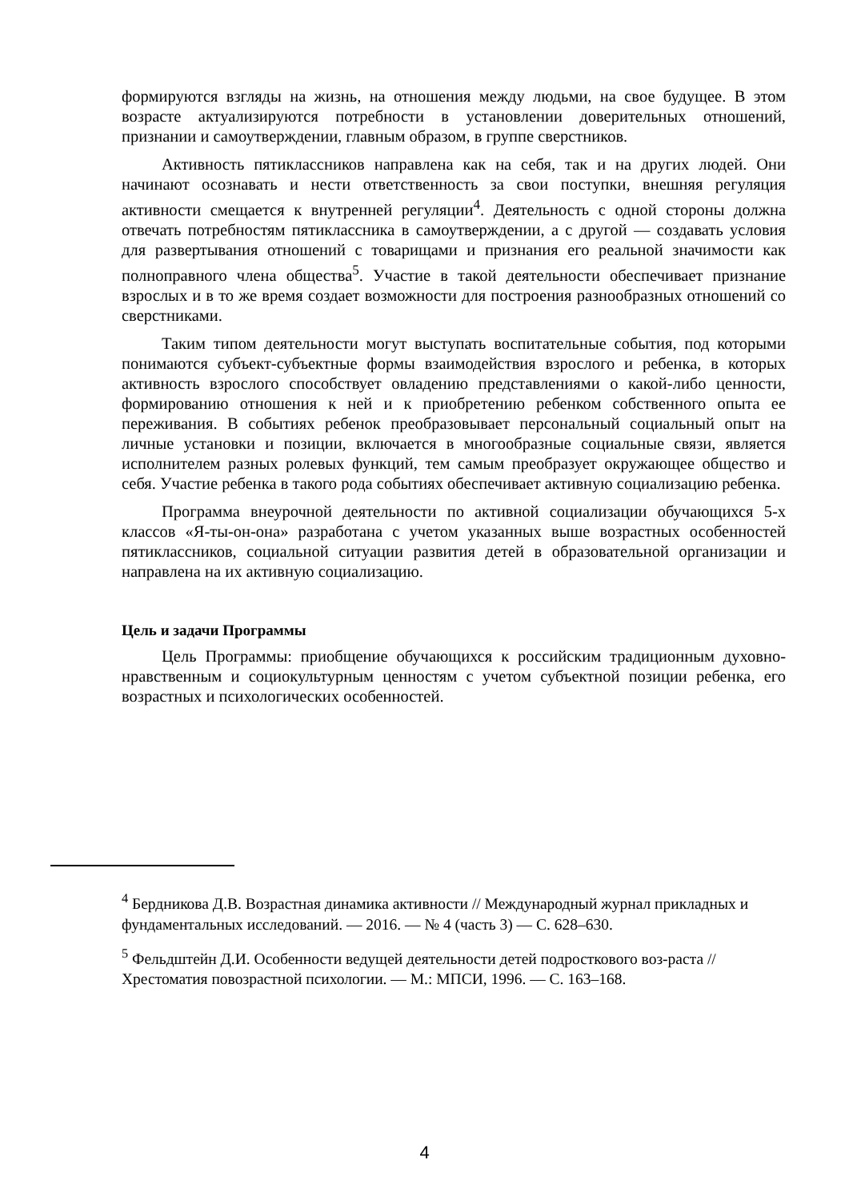формируются взгляды на жизнь, на отношения между людьми, на свое будущее. В этом возрасте актуализируются потребности в установлении доверительных отношений, признании и самоутверждении, главным образом, в группе сверстников.
Активность пятиклассников направлена как на себя, так и на других людей. Они начинают осознавать и нести ответственность за свои поступки, внешняя регуляция активности смещается к внутренней регуляции<sup>4</sup>. Деятельность с одной стороны должна отвечать потребностям пятиклассника в самоутверждении, а с другой — создавать условия для развертывания отношений с товарищами и признания его реальной значимости как полноправного члена общества<sup>5</sup>. Участие в такой деятельности обеспечивает признание взрослых и в то же время создает возможности для построения разнообразных отношений со сверстниками.
Таким типом деятельности могут выступать воспитательные события, под которыми понимаются субъект-субъектные формы взаимодействия взрослого и ребенка, в которых активность взрослого способствует овладению представлениями о какой-либо ценности, формированию отношения к ней и к приобретению ребенком собственного опыта ее переживания. В событиях ребенок преобразовывает персональный социальный опыт на личные установки и позиции, включается в многообразные социальные связи, является исполнителем разных ролевых функций, тем самым преобразует окружающее общество и себя. Участие ребенка в такого рода событиях обеспечивает активную социализацию ребенка.
Программа внеурочной деятельности по активной социализации обучающихся 5-х классов «Я-ты-он-она» разработана с учетом указанных выше возрастных особенностей пятиклассников, социальной ситуации развития детей в образовательной организации и направлена на их активную социализацию.
Цель и задачи Программы
Цель Программы: приобщение обучающихся к российским традиционным духовно-нравственным и социокультурным ценностям с учетом субъектной позиции ребенка, его возрастных и психологических особенностей.
<sup>4</sup> Бердникова Д.В. Возрастная динамика активности // Международный журнал прикладных и фундаментальных исследований. — 2016. — № 4 (часть 3) — С. 628–630.
<sup>5</sup> Фельдштейн Д.И. Особенности ведущей деятельности детей подросткового воз-раста // Хрестоматия повозрастной психологии. — М.: МПСИ, 1996. — С. 163–168.
4